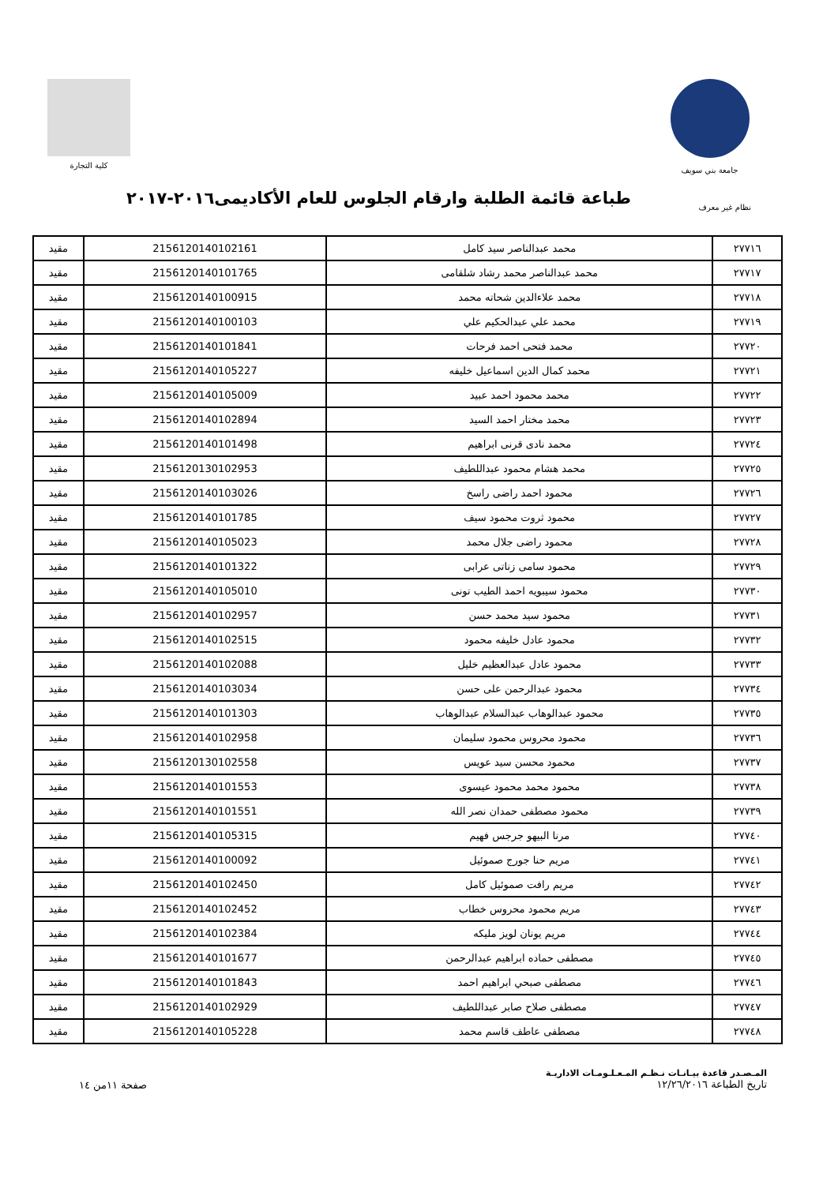جامعة بني سويف كلية التجارة
نظام غير معرف
طباعة قائمة الطلبة وارقام الجلوس للعام الأكاديمى٢٠١٦-٢٠١٧
| ٢٧٧١٦ | محمد عبدالناصر سيد كامل | 2156120140102161 | مقيد |
| ٢٧٧١٧ | محمد عبدالناصر محمد رشاد شلقامى | 2156120140101765 | مقيد |
| ٢٧٧١٨ | محمد علاءالدين شحاته محمد | 2156120140100915 | مقيد |
| ٢٧٧١٩ | محمد علي عبدالحكيم علي | 2156120140100103 | مقيد |
| ٢٧٧٢٠ | محمد فتحى احمد فرحات | 2156120140101841 | مقيد |
| ٢٧٧٢١ | محمد كمال الدين اسماعيل خليفه | 2156120140105227 | مقيد |
| ٢٧٧٢٢ | محمد محمود احمد عبيد | 2156120140105009 | مقيد |
| ٢٧٧٢٣ | محمد مختار احمد السيد | 2156120140102894 | مقيد |
| ٢٧٧٢٤ | محمد نادى قرنى ابراهيم | 2156120140101498 | مقيد |
| ٢٧٧٢٥ | محمد هشام محمود عبداللطيف | 2156120130102953 | مقيد |
| ٢٧٧٢٦ | محمود احمد راضى راسخ | 2156120140103026 | مقيد |
| ٢٧٧٢٧ | محمود ثروت محمود سيف | 2156120140101785 | مقيد |
| ٢٧٧٢٨ | محمود راضى جلال محمد | 2156120140105023 | مقيد |
| ٢٧٧٢٩ | محمود سامى زناتى عرابى | 2156120140101322 | مقيد |
| ٢٧٧٣٠ | محمود سيبويه احمد الطيب تونى | 2156120140105010 | مقيد |
| ٢٧٧٣١ | محمود سيد محمد حسن | 2156120140102957 | مقيد |
| ٢٧٧٣٢ | محمود عادل خليفه محمود | 2156120140102515 | مقيد |
| ٢٧٧٣٣ | محمود عادل عبدالعظيم خليل | 2156120140102088 | مقيد |
| ٢٧٧٣٤ | محمود عبدالرحمن على حسن | 2156120140103034 | مقيد |
| ٢٧٧٣٥ | محمود عبدالوهاب عبدالسلام عبدالوهاب | 2156120140101303 | مقيد |
| ٢٧٧٣٦ | محمود محروس محمود سليمان | 2156120140102958 | مقيد |
| ٢٧٧٣٧ | محمود محسن سيد عويس | 2156120130102558 | مقيد |
| ٢٧٧٣٨ | محمود محمد محمود عيسوى | 2156120140101553 | مقيد |
| ٢٧٧٣٩ | محمود مصطفى حمدان نصر الله | 2156120140101551 | مقيد |
| ٢٧٧٤٠ | مرنا البيهو جرجس فهيم | 2156120140105315 | مقيد |
| ٢٧٧٤١ | مريم حنا جورج صموئيل | 2156120140100092 | مقيد |
| ٢٧٧٤٢ | مريم رافت صموئيل كامل | 2156120140102450 | مقيد |
| ٢٧٧٤٣ | مريم محمود محروس خطاب | 2156120140102452 | مقيد |
| ٢٧٧٤٤ | مريم يونان لويز مليكه | 2156120140102384 | مقيد |
| ٢٧٧٤٥ | مصطفى حماده ابراهيم عبدالرحمن | 2156120140101677 | مقيد |
| ٢٧٧٤٦ | مصطفى صبحي ابراهيم احمد | 2156120140101843 | مقيد |
| ٢٧٧٤٧ | مصطفى صلاح صابر عبداللطيف | 2156120140102929 | مقيد |
| ٢٧٧٤٨ | مصطفى عاطف قاسم محمد | 2156120140105228 | مقيد |
المـصـدر قاعدة بيـانـات نـظـم المـعـلـومـات الاداريـة
تاريخ الطباعة ١٢/٢٦/٢٠١٦
صفحة ١١من ١٤